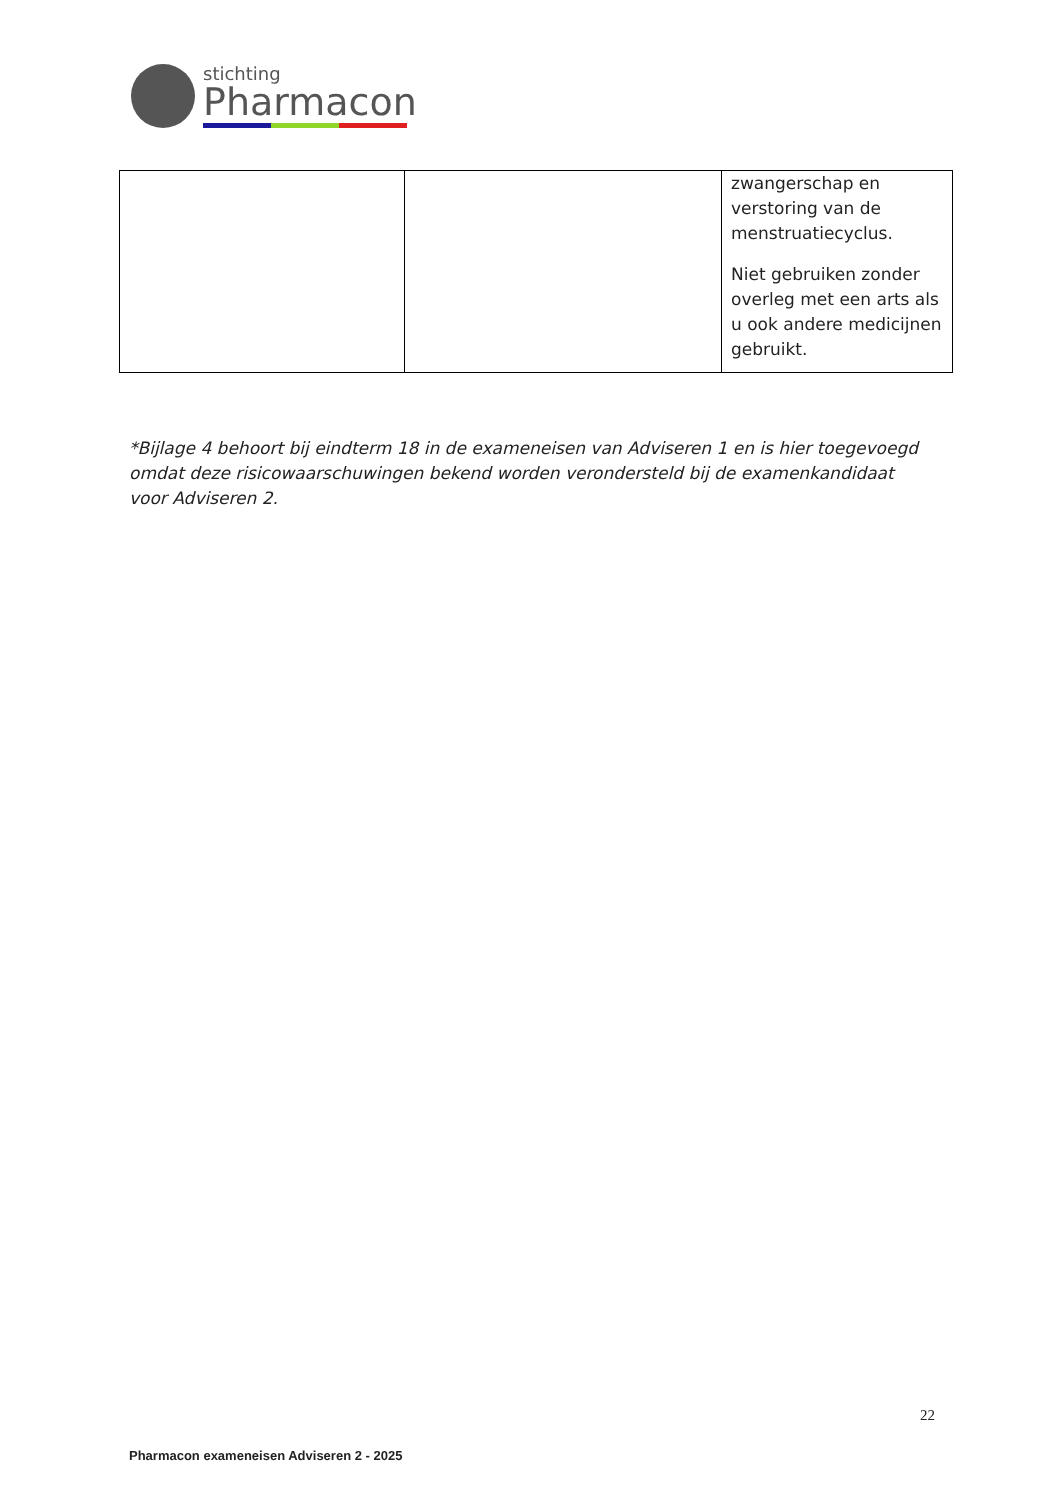stichting
Pharmacon
| | | zwangerschap en verstoring van de menstruatiecyclus. Niet gebruiken zonder overleg met een arts als u ook andere medicijnen gebruikt. |
*Bijlage 4 behoort bij eindterm 18 in de exameneisen van Adviseren 1 en is hier toegevoegd omdat deze risicowaarschuwingen bekend worden verondersteld bij de examenkandidaat voor Adviseren 2.
22
Pharmacon exameneisen Adviseren 2 - 2025